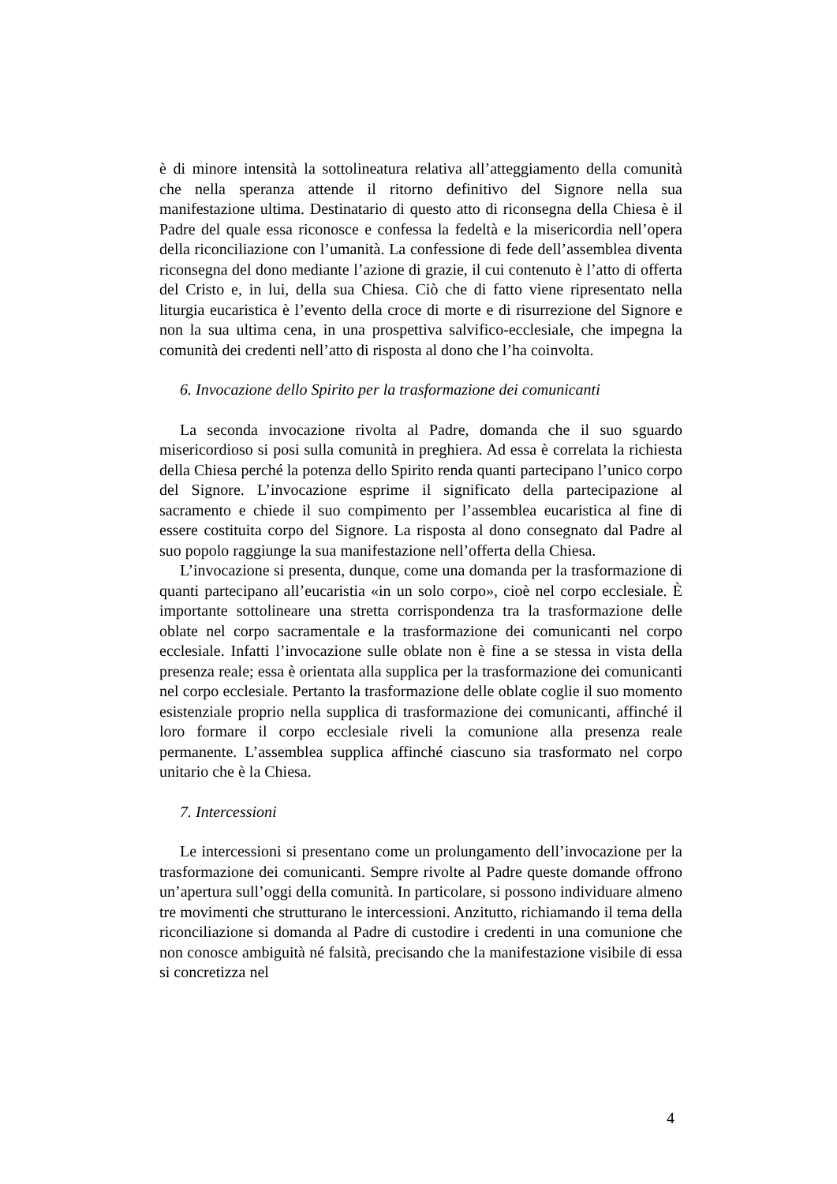è di minore intensità la sottolineatura relativa all’atteggiamento della comunità che nella speranza attende il ritorno definitivo del Signore nella sua manifestazione ultima. Destinatario di questo atto di riconsegna della Chiesa è il Padre del quale essa riconosce e confessa la fedeltà e la misericordia nell’opera della riconciliazione con l’umanità. La confessione di fede dell’assemblea diventa riconsegna del dono mediante l’azione di grazie, il cui contenuto è l’atto di offerta del Cristo e, in lui, della sua Chiesa. Ciò che di fatto viene ripresentato nella liturgia eucaristica è l’evento della croce di morte e di risurrezione del Signore e non la sua ultima cena, in una prospettiva salvifico-ecclesiale, che impegna la comunità dei credenti nell’atto di risposta al dono che l’ha coinvolta.
6. Invocazione dello Spirito per la trasformazione dei comunicanti
La seconda invocazione rivolta al Padre, domanda che il suo sguardo misericordioso si posi sulla comunità in preghiera. Ad essa è correlata la richiesta della Chiesa perché la potenza dello Spirito renda quanti partecipano l’unico corpo del Signore. L’invocazione esprime il significato della partecipazione al sacramento e chiede il suo compimento per l’assemblea eucaristica al fine di essere costituita corpo del Signore. La risposta al dono consegnato dal Padre al suo popolo raggiunge la sua manifestazione nell’offerta della Chiesa.
L’invocazione si presenta, dunque, come una domanda per la trasformazione di quanti partecipano all’eucaristia «in un solo corpo», cioè nel corpo ecclesiale. È importante sottolineare una stretta corrispondenza tra la trasformazione delle oblate nel corpo sacramentale e la trasformazione dei comunicanti nel corpo ecclesiale. Infatti l’invocazione sulle oblate non è fine a se stessa in vista della presenza reale; essa è orientata alla supplica per la trasformazione dei comunicanti nel corpo ecclesiale. Pertanto la trasformazione delle oblate coglie il suo momento esistenziale proprio nella supplica di trasformazione dei comunicanti, affinché il loro formare il corpo ecclesiale riveli la comunione alla presenza reale permanente. L’assemblea supplica affinché ciascuno sia trasformato nel corpo unitario che è la Chiesa.
7. Intercessioni
Le intercessioni si presentano come un prolungamento dell’invocazione per la trasformazione dei comunicanti. Sempre rivolte al Padre queste domande offrono un’apertura sull’oggi della comunità. In particolare, si possono individuare almeno tre movimenti che strutturano le intercessioni. Anzitutto, richiamando il tema della riconciliazione si domanda al Padre di custodire i credenti in una comunione che non conosce ambiguità né falsità, precisando che la manifestazione visibile di essa si concretizza nel
4